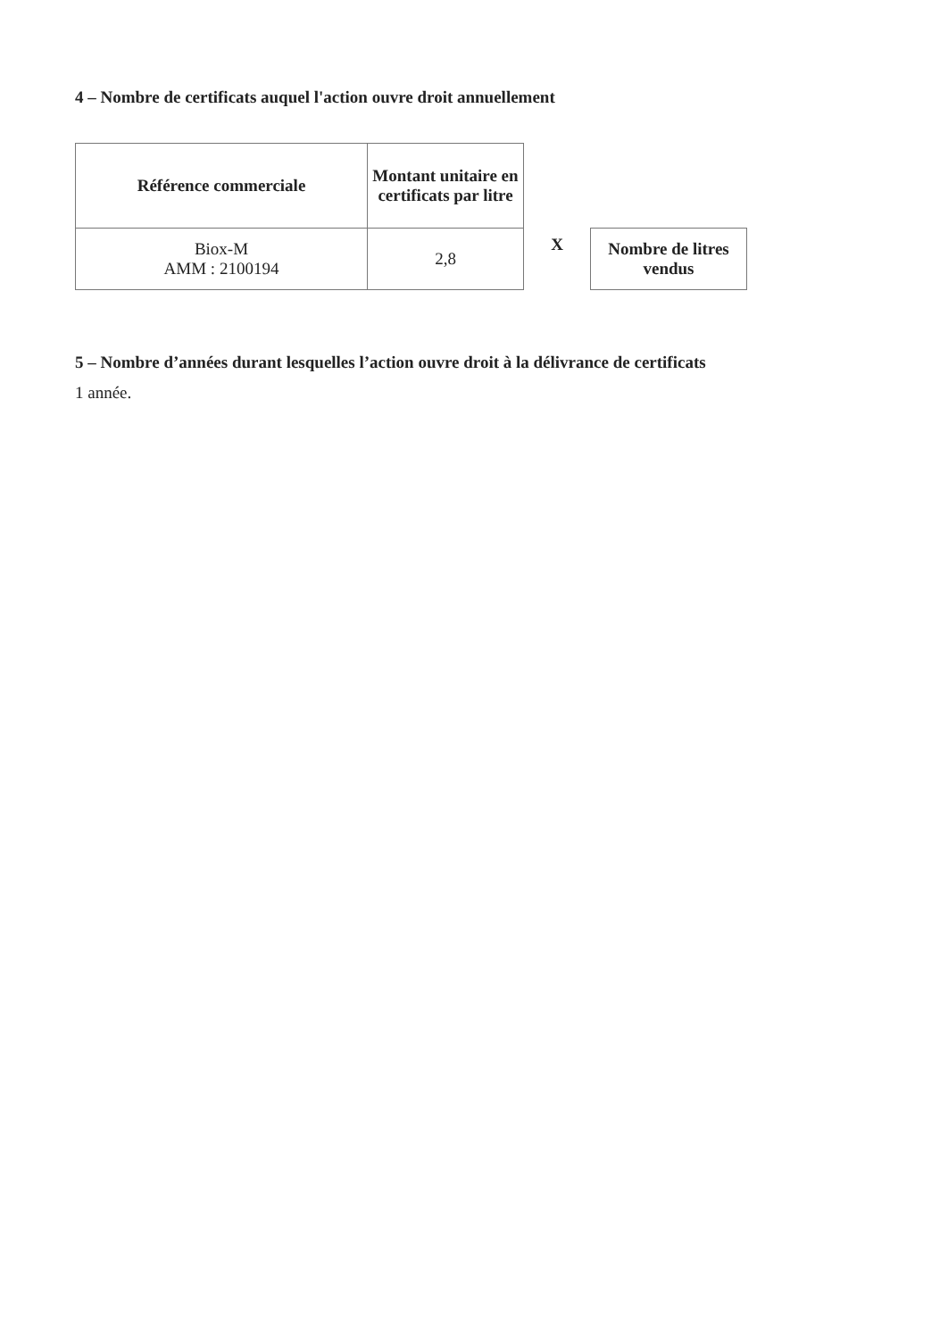4 – Nombre de certificats auquel l'action ouvre droit annuellement
| Référence commerciale | Montant unitaire en certificats par litre |
| --- | --- |
| Biox-M AMM : 2100194 | 2,8 |
X
Nombre de litres
vendus
5 – Nombre d’années durant lesquelles l’action ouvre droit à la délivrance de certificats
1 année.